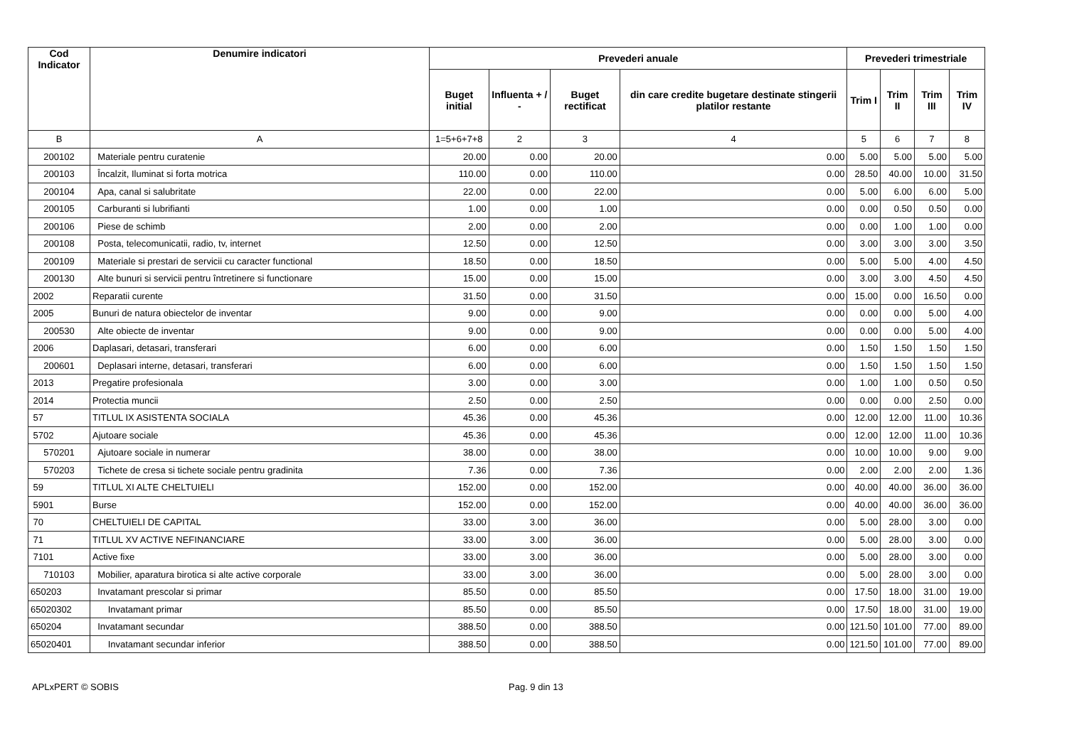| Cod Indicator | Denumire indicatori | Prevederi anuale | | | | Prevederi trimestriale | | | |
| --- | --- | --- | --- | --- | --- | --- | --- | --- | --- |
| | | Buget initial | Influenta + / - | Buget rectificat | din care credite bugetare destinate stingerii platilor restante | Trim I | Trim II | Trim III | Trim IV |
| B | A | 1=5+6+7+8 | 2 | 3 | 4 | 5 | 6 | 7 | 8 |
| 200102 | Materiale pentru curatenie | 20.00 | 0.00 | 20.00 | 0.00 | 5.00 | 5.00 | 5.00 | 5.00 |
| 200103 | Încalzit, Iluminat si forta motrica | 110.00 | 0.00 | 110.00 | 0.00 | 28.50 | 40.00 | 10.00 | 31.50 |
| 200104 | Apa, canal si salubritate | 22.00 | 0.00 | 22.00 | 0.00 | 5.00 | 6.00 | 6.00 | 5.00 |
| 200105 | Carburanti si lubrifianti | 1.00 | 0.00 | 1.00 | 0.00 | 0.00 | 0.50 | 0.50 | 0.00 |
| 200106 | Piese de schimb | 2.00 | 0.00 | 2.00 | 0.00 | 0.00 | 1.00 | 1.00 | 0.00 |
| 200108 | Posta, telecomunicatii, radio, tv, internet | 12.50 | 0.00 | 12.50 | 0.00 | 3.00 | 3.00 | 3.00 | 3.50 |
| 200109 | Materiale si prestari de servicii cu caracter functional | 18.50 | 0.00 | 18.50 | 0.00 | 5.00 | 5.00 | 4.00 | 4.50 |
| 200130 | Alte bunuri si servicii pentru întretinere si functionare | 15.00 | 0.00 | 15.00 | 0.00 | 3.00 | 3.00 | 4.50 | 4.50 |
| 2002 | Reparatii curente | 31.50 | 0.00 | 31.50 | 0.00 | 15.00 | 0.00 | 16.50 | 0.00 |
| 2005 | Bunuri de natura obiectelor de inventar | 9.00 | 0.00 | 9.00 | 0.00 | 0.00 | 0.00 | 5.00 | 4.00 |
| 200530 | Alte obiecte de inventar | 9.00 | 0.00 | 9.00 | 0.00 | 0.00 | 0.00 | 5.00 | 4.00 |
| 2006 | Daplasari, detasari, transferari | 6.00 | 0.00 | 6.00 | 0.00 | 1.50 | 1.50 | 1.50 | 1.50 |
| 200601 | Deplasari interne, detasari, transferari | 6.00 | 0.00 | 6.00 | 0.00 | 1.50 | 1.50 | 1.50 | 1.50 |
| 2013 | Pregatire profesionala | 3.00 | 0.00 | 3.00 | 0.00 | 1.00 | 1.00 | 0.50 | 0.50 |
| 2014 | Protectia muncii | 2.50 | 0.00 | 2.50 | 0.00 | 0.00 | 0.00 | 2.50 | 0.00 |
| 57 | TITLUL IX ASISTENTA SOCIALA | 45.36 | 0.00 | 45.36 | 0.00 | 12.00 | 12.00 | 11.00 | 10.36 |
| 5702 | Ajutoare sociale | 45.36 | 0.00 | 45.36 | 0.00 | 12.00 | 12.00 | 11.00 | 10.36 |
| 570201 | Ajutoare sociale in numerar | 38.00 | 0.00 | 38.00 | 0.00 | 10.00 | 10.00 | 9.00 | 9.00 |
| 570203 | Tichete de cresa si tichete sociale pentru gradinita | 7.36 | 0.00 | 7.36 | 0.00 | 2.00 | 2.00 | 2.00 | 1.36 |
| 59 | TITLUL XI ALTE CHELTUIELI | 152.00 | 0.00 | 152.00 | 0.00 | 40.00 | 40.00 | 36.00 | 36.00 |
| 5901 | Burse | 152.00 | 0.00 | 152.00 | 0.00 | 40.00 | 40.00 | 36.00 | 36.00 |
| 70 | CHELTUIELI DE CAPITAL | 33.00 | 3.00 | 36.00 | 0.00 | 5.00 | 28.00 | 3.00 | 0.00 |
| 71 | TITLUL XV ACTIVE NEFINANCIARE | 33.00 | 3.00 | 36.00 | 0.00 | 5.00 | 28.00 | 3.00 | 0.00 |
| 7101 | Active fixe | 33.00 | 3.00 | 36.00 | 0.00 | 5.00 | 28.00 | 3.00 | 0.00 |
| 710103 | Mobilier, aparatura birotica si alte active corporale | 33.00 | 3.00 | 36.00 | 0.00 | 5.00 | 28.00 | 3.00 | 0.00 |
| 650203 | Invatamant prescolar si primar | 85.50 | 0.00 | 85.50 | 0.00 | 17.50 | 18.00 | 31.00 | 19.00 |
| 65020302 | Invatamant primar | 85.50 | 0.00 | 85.50 | 0.00 | 17.50 | 18.00 | 31.00 | 19.00 |
| 650204 | Invatamant secundar | 388.50 | 0.00 | 388.50 | 0.00 | 121.50 | 101.00 | 77.00 | 89.00 |
| 65020401 | Invatamant secundar inferior | 388.50 | 0.00 | 388.50 | 0.00 | 121.50 | 101.00 | 77.00 | 89.00 |
APLxPERT © SOBIS Pag. 9 din 13